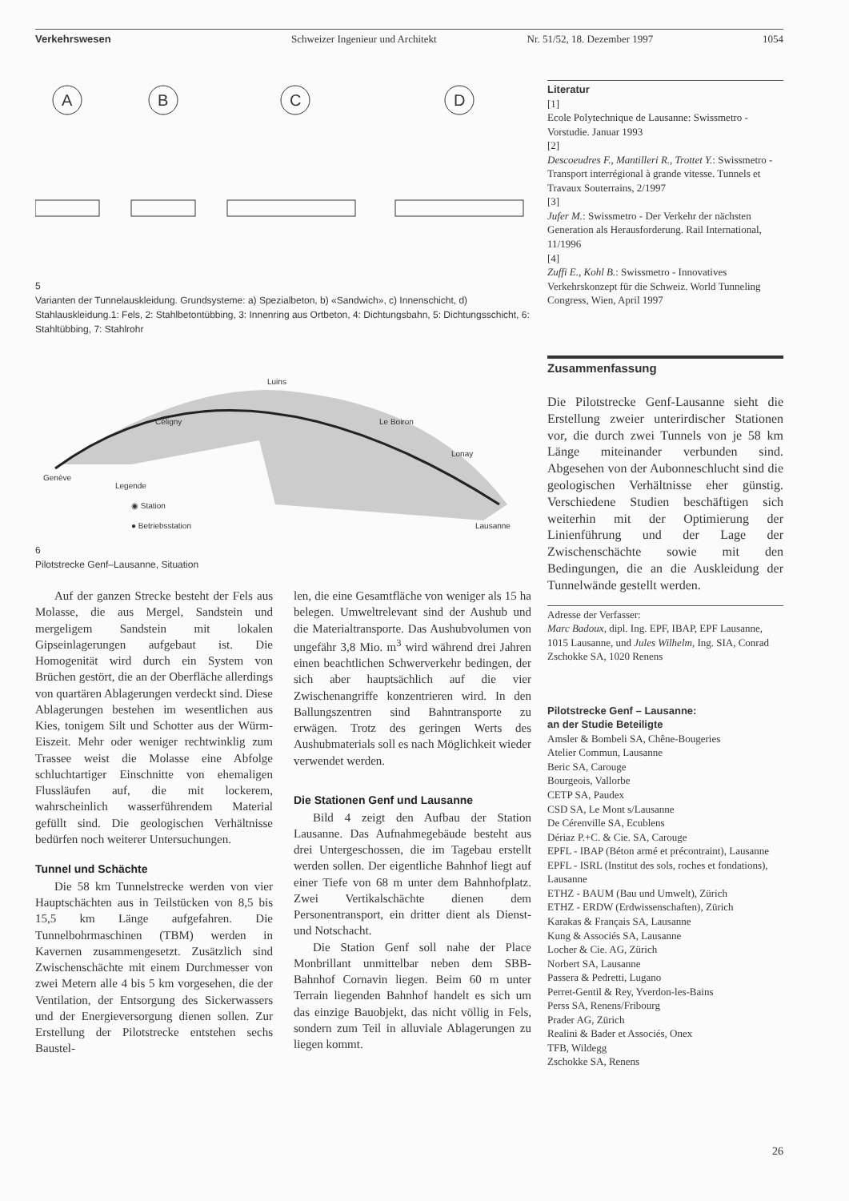Verkehrswesen Schweizer Ingenieur und Architekt Nr. 51/52, 18. Dezember 1997 1054
A
B
C
D
5
Varianten der Tunnelauskleidung. Grundsysteme: a) Spezialbeton, b) «Sandwich», c) Innenschicht, d) Stahlauskleidung.1: Fels, 2: Stahlbetontübbing, 3: Innenring aus Ortbeton, 4: Dichtungsbahn, 5: Dichtungsschicht, 6: Stahltübbing, 7: Stahlrohr
Genève
Céligny
Luins
Le Boiron
Lonay
Lausanne
Legende
◉ Station
● Betriebsstation
6
Pilotstrecke Genf–Lausanne, Situation
Auf der ganzen Strecke besteht der Fels aus Molasse, die aus Mergel, Sandstein und mergeligem Sandstein mit lokalen Gipseinlagerungen aufgebaut ist. Die Homogenität wird durch ein System von Brüchen gestört, die an der Oberfläche allerdings von quartären Ablagerungen verdeckt sind. Diese Ablagerungen bestehen im wesentlichen aus Kies, tonigem Silt und Schotter aus der Würm-Eiszeit. Mehr oder weniger rechtwinklig zum Trassee weist die Molasse eine Abfolge schluchtartiger Einschnitte von ehemaligen Flussläufen auf, die mit lockerem, wahrscheinlich wasserführendem Material gefüllt sind. Die geologischen Verhältnisse bedürfen noch weiterer Untersuchungen.
Tunnel und Schächte
Die 58 km Tunnelstrecke werden von vier Hauptschächten aus in Teilstücken von 8,5 bis 15,5 km Länge aufgefahren. Die Tunnelbohrmaschinen (TBM) werden in Kavernen zusammengesetzt. Zusätzlich sind Zwischenschächte mit einem Durchmesser von zwei Metern alle 4 bis 5 km vorgesehen, die der Ventilation, der Entsorgung des Sickerwassers und der Energieversorgung dienen sollen. Zur Erstellung der Pilotstrecke entstehen sechs Baustel-
len, die eine Gesamtfläche von weniger als 15 ha belegen. Umweltrelevant sind der Aushub und die Materialtransporte. Das Aushubvolumen von ungefähr 3,8 Mio. m<sup>3</sup> wird während drei Jahren einen beachtlichen Schwerverkehr bedingen, der sich aber hauptsächlich auf die vier Zwischenangriffe konzentrieren wird. In den Ballungszentren sind Bahntransporte zu erwägen. Trotz des geringen Werts des Aushubmaterials soll es nach Möglichkeit wieder verwendet werden.
Die Stationen Genf und Lausanne
Bild 4 zeigt den Aufbau der Station Lausanne. Das Aufnahmegebäude besteht aus drei Untergeschossen, die im Tagebau erstellt werden sollen. Der eigentliche Bahnhof liegt auf einer Tiefe von 68 m unter dem Bahnhofplatz. Zwei Vertikalschächte dienen dem Personentransport, ein dritter dient als Dienst- und Notschacht.
Die Station Genf soll nahe der Place Monbrillant unmittelbar neben dem SBB-Bahnhof Cornavin liegen. Beim 60 m unter Terrain liegenden Bahnhof handelt es sich um das einzige Bauobjekt, das nicht völlig in Fels, sondern zum Teil in alluviale Ablagerungen zu liegen kommt.
Literatur
[1]
Ecole Polytechnique de Lausanne: Swissmetro - Vorstudie. Januar 1993
[2]
Descoeudres F., Mantilleri R., Trottet Y.: Swissmetro - Transport interrégional à grande vitesse. Tunnels et Travaux Souterrains, 2/1997
[3]
Jufer M.: Swissmetro - Der Verkehr der nächsten Generation als Herausforderung. Rail International, 11/1996
[4]
Zuffi E., Kohl B.: Swissmetro - Innovatives Verkehrskonzept für die Schweiz. World Tunneling Congress, Wien, April 1997
Zusammenfassung
Die Pilotstrecke Genf-Lausanne sieht die Erstellung zweier unterirdischer Stationen vor, die durch zwei Tunnels von je 58 km Länge miteinander verbunden sind. Abgesehen von der Aubonneschlucht sind die geologischen Verhältnisse eher günstig. Verschiedene Studien beschäftigen sich weiterhin mit der Optimierung der Linienführung und der Lage der Zwischenschächte sowie mit den Bedingungen, die an die Auskleidung der Tunnelwände gestellt werden.
Adresse der Verfasser:
Marc Badoux, dipl. Ing. EPF, IBAP, EPF Lausanne, 1015 Lausanne, und Jules Wilhelm, Ing. SIA, Conrad Zschokke SA, 1020 Renens
Pilotstrecke Genf – Lausanne:
an der Studie Beteiligte
Amsler & Bombeli SA, Chêne-Bougeries
Atelier Commun, Lausanne
Beric SA, Carouge
Bourgeois, Vallorbe
CETP SA, Paudex
CSD SA, Le Mont s/Lausanne
De Cérenville SA, Ecublens
Dériaz P.+C. & Cie. SA, Carouge
EPFL - IBAP (Béton armé et précontraint), Lausanne
EPFL - ISRL (Institut des sols, roches et fondations), Lausanne
ETHZ - BAUM (Bau und Umwelt), Zürich
ETHZ - ERDW (Erdwissenschaften), Zürich
Karakas & Français SA, Lausanne
Kung & Associés SA, Lausanne
Locher & Cie. AG, Zürich
Norbert SA, Lausanne
Passera & Pedretti, Lugano
Perret-Gentil & Rey, Yverdon-les-Bains
Perss SA, Renens/Fribourg
Prader AG, Zürich
Realini & Bader et Associés, Onex
TFB, Wildegg
Zschokke SA, Renens
26